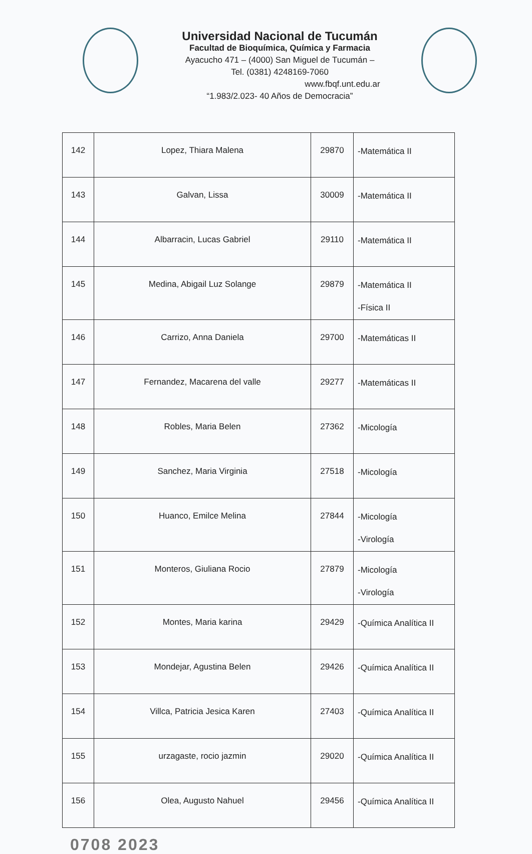Universidad Nacional de Tucumán
Facultad de Bioquímica, Química y Farmacia
Ayacucho 471 – (4000) San Miguel de Tucumán –
Tel. (0381) 4248169-7060
www.fbqf.unt.edu.ar
“1.983/2.023- 40 Años de Democracia”
| 142 | Lopez, Thiara Malena | 29870 | -Matemática II |
| 143 | Galvan, Lissa | 30009 | -Matemática II |
| 144 | Albarracin, Lucas Gabriel | 29110 | -Matemática II |
| 145 | Medina, Abigail Luz Solange | 29879 | -Matemática II -Física II |
| 146 | Carrizo, Anna Daniela | 29700 | -Matemáticas II |
| 147 | Fernandez, Macarena del valle | 29277 | -Matemáticas II |
| 148 | Robles, Maria Belen | 27362 | -Micología |
| 149 | Sanchez, Maria Virginia | 27518 | -Micología |
| 150 | Huanco, Emilce Melina | 27844 | -Micología -Virología |
| 151 | Monteros, Giuliana Rocio | 27879 | -Micología -Virología |
| 152 | Montes, Maria karina | 29429 | -Química Analítica II |
| 153 | Mondejar, Agustina Belen | 29426 | -Química Analítica II |
| 154 | Villca, Patricia Jesica Karen | 27403 | -Química Analítica II |
| 155 | urzagaste, rocio jazmin | 29020 | -Química Analítica II |
| 156 | Olea, Augusto Nahuel | 29456 | -Química Analítica II |
0708 2023